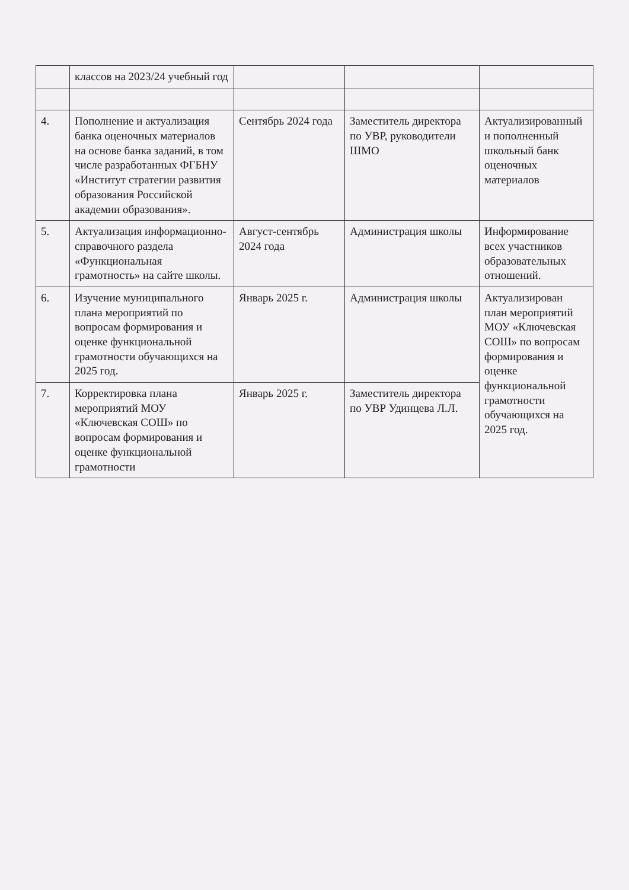| | классов на 2023/24 учебный год | | | |
| 4. | Пополнение и актуализация банка оценочных материалов на основе банка заданий, в том числе разработанных ФГБНУ «Институт стратегии развития образования Российской академии образования». | Сентябрь 2024 года | Заместитель директора по УВР, руководители ШМО | Актуализированный и пополненный школьный банк оценочных материалов |
| 5. | Актуализация информационно-справочного раздела «Функциональная грамотность» на сайте школы. | Август-сентябрь 2024 года | Администрация школы | Информирование всех участников образовательных отношений. |
| 6. | Изучение муниципального плана мероприятий по вопросам формирования и оценке функциональной грамотности обучающихся на 2025 год. | Январь 2025 г. | Администрация школы | Актуализирован план мероприятий МОУ «Ключевская СОШ» по вопросам формирования и оценке функциональной грамотности обучающихся на 2025 год. |
| 7. | Корректировка плана мероприятий МОУ «Ключевская СОШ» по вопросам формирования и оценке функциональной грамотности | Январь 2025 г. | Заместитель директора по УВР Удинцева Л.Л. | |